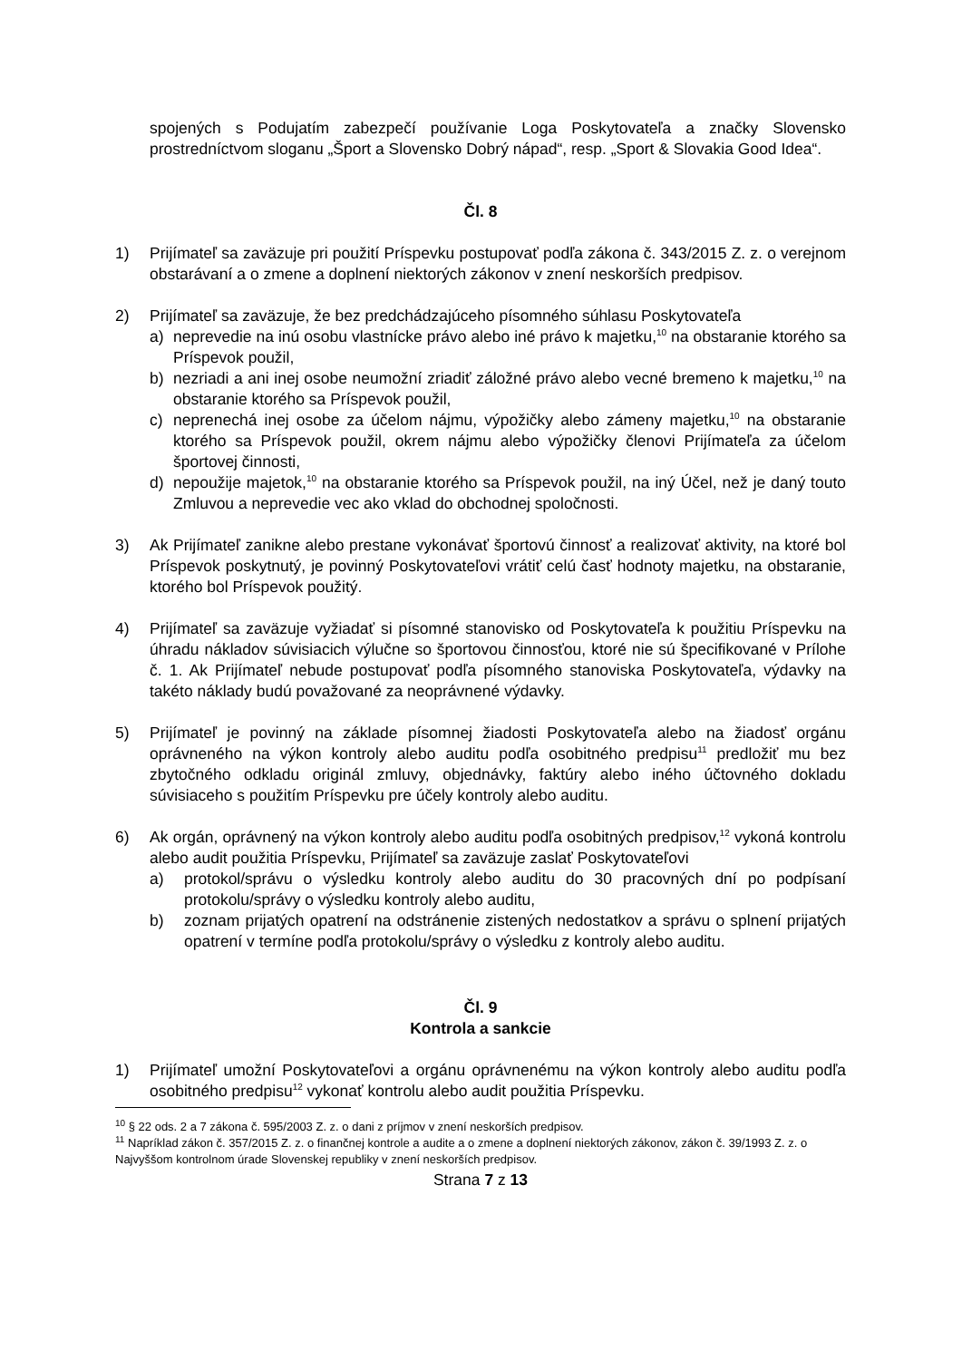spojených s Podujatím zabezpečí používanie Loga Poskytovateľa a značky Slovensko prostredníctvom sloganu „Šport a Slovensko Dobrý nápad“, resp. „Sport & Slovakia Good Idea“.
Čl. 8
1) Prijímateľ sa zaväzuje pri použití Príspevku postupovať podľa zákona č. 343/2015 Z. z. o verejnom obstarávaní a o zmene a doplnení niektorých zákonov v znení neskorších predpisov.
2) Prijímateľ sa zaväzuje, že bez predchádzajúceho písomného súhlasu Poskytovateľa
a) neprevedie na inú osobu vlastnícke právo alebo iné právo k majetku,<sup>10</sup> na obstaranie ktorého sa Príspevok použil,
b) nezriadi a ani inej osobe neumožní zriadiť záložné právo alebo vecné bremeno k majetku,<sup>10</sup> na obstaranie ktorého sa Príspevok použil,
c) neprenechá inej osobe za účelom nájmu, výpožičky alebo zámeny majetku,<sup>10</sup> na obstaranie ktorého sa Príspevok použil, okrem nájmu alebo výpožičky členovi Prijímateľa za účelom športovej činnosti,
d) nepoužije majetok,<sup>10</sup> na obstaranie ktorého sa Príspevok použil, na iný Účel, než je daný touto Zmluvou a neprevedie vec ako vklad do obchodnej spoločnosti.
3) Ak Prijímateľ zanikne alebo prestane vykonávať športovú činnosť a realizovať aktivity, na ktoré bol Príspevok poskytnutý, je povinný Poskytovateľovi vrátiť celú časť hodnoty majetku, na obstaranie, ktorého bol Príspevok použitý.
4) Prijímateľ sa zaväzuje vyžiadať si písomné stanovisko od Poskytovateľa k použitiu Príspevku na úhradu nákladov súvisiacich výlučne so športovou činnosťou, ktoré nie sú špecifikované v Prílohe č. 1. Ak Prijímateľ nebude postupovať podľa písomného stanoviska Poskytovateľa, výdavky na takéto náklady budú považované za neoprávnené výdavky.
5) Prijímateľ je povinný na základe písomnej žiadosti Poskytovateľa alebo na žiadosť orgánu oprávneného na výkon kontroly alebo auditu podľa osobitného predpisu<sup>11</sup> predložiť mu bez zbytočného odkladu originál zmluvy, objednávky, faktúry alebo iného účtovného dokladu súvisiaceho s použitím Príspevku pre účely kontroly alebo auditu.
6) Ak orgán, oprávnený na výkon kontroly alebo auditu podľa osobitných predpisov,<sup>12</sup> vykoná kontrolu alebo audit použitia Príspevku, Prijímateľ sa zaväzuje zaslať Poskytovateľovi
a) protokol/správu o výsledku kontroly alebo auditu do 30 pracovných dní po podpísaní protokolu/správy o výsledku kontroly alebo auditu,
b) zoznam prijatých opatrení na odstránenie zistených nedostatkov a správu o splnení prijatých opatrení v termíne podľa protokolu/správy o výsledku z kontroly alebo auditu.
Čl. 9
Kontrola a sankcie
1) Prijímateľ umožní Poskytovateľovi a orgánu oprávnenému na výkon kontroly alebo auditu podľa osobitného predpisu<sup>12</sup> vykonať kontrolu alebo audit použitia Príspevku.
<sup>10</sup> § 22 ods. 2 a 7 zákona č. 595/2003 Z. z. o dani z príjmov v znení neskorších predpisov.
<sup>11</sup> Napríklad zákon č. 357/2015 Z. z. o finančnej kontrole a audite a o zmene a doplnení niektorých zákonov, zákon č. 39/1993 Z. z. o Najvyššom kontrolnom úrade Slovenskej republiky v znení neskorších predpisov.
Strana 7 z 13